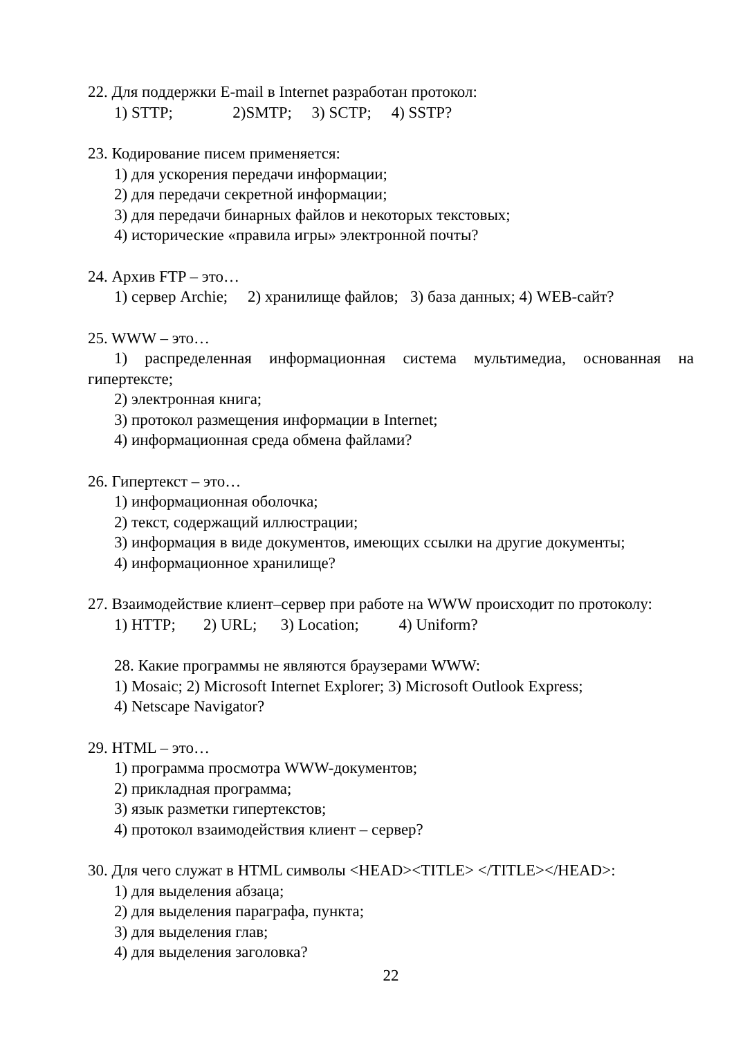22. Для поддержки E-mail в Internet разработан протокол:
1) STTP;               2)SMTP;     3) SCTP;     4) SSTP?
23. Кодирование писем применяется:
1) для ускорения передачи информации;
2) для передачи секретной информации;
3) для передачи бинарных файлов и некоторых текстовых;
4) исторические «правила игры» электронной почты?
24. Архив FTP – это…
1) сервер Archie;     2) хранилище файлов;   3) база данных; 4) WEB-сайт?
25. WWW – это…
1) распределенная информационная система мультимедиа, основанная на гипертексте;
2) электронная книга;
3) протокол размещения информации в Internet;
4) информационная среда обмена файлами?
26. Гипертекст – это…
1) информационная оболочка;
2) текст, содержащий иллюстрации;
3) информация в виде документов, имеющих ссылки на другие документы;
4) информационное хранилище?
27. Взаимодействие клиент–сервер при работе на WWW происходит по протоколу:
1) HTTP;       2) URL;      3) Location;          4) Uniform?
28. Какие программы не являются браузерами WWW:
1) Mosaic; 2) Microsoft Internet Explorer; 3) Microsoft Outlook Express;
4) Netscape Navigator?
29. HTML – это…
1) программа просмотра WWW-документов;
2) прикладная программа;
3) язык разметки гипертекстов;
4) протокол взаимодействия клиент – сервер?
30. Для чего служат в HTML символы <HEAD><TITLE> </TITLE></HEAD>:
1) для выделения абзаца;
2) для выделения параграфа, пункта;
3) для выделения глав;
4) для выделения заголовка?
22